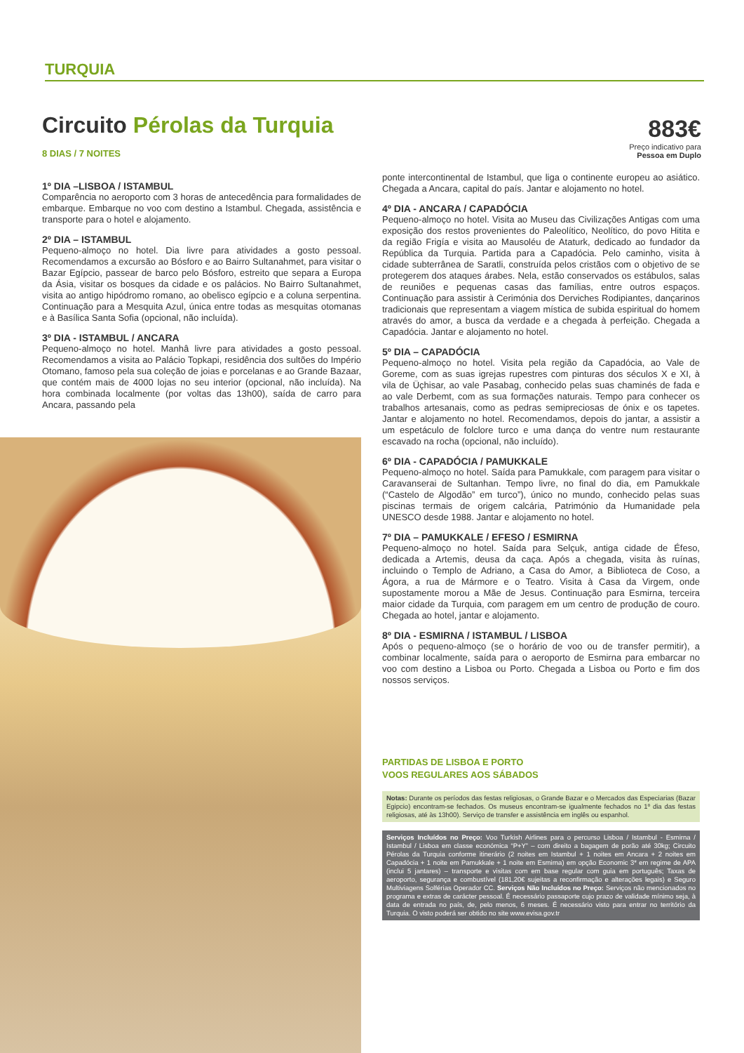TURQUIA
Circuito Pérolas da Turquia
883€
Preço indicativo para
Pessoa em Duplo
8 DIAS / 7 NOITES
1º DIA –LISBOA / ISTAMBUL
Comparência no aeroporto com 3 horas de antecedência para formalidades de embarque. Embarque no voo com destino a Istambul. Chegada, assistência e transporte para o hotel e alojamento.
2º DIA – ISTAMBUL
Pequeno-almoço no hotel. Dia livre para atividades a gosto pessoal. Recomendamos a excursão ao Bósforo e ao Bairro Sultanahmet, para visitar o Bazar Egípcio, passear de barco pelo Bósforo, estreito que separa a Europa da Ásia, visitar os bosques da cidade e os palácios. No Bairro Sultanahmet, visita ao antigo hipódromo romano, ao obelisco egípcio e a coluna serpentina. Continuação para a Mesquita Azul, única entre todas as mesquitas otomanas e à Basílica Santa Sofia (opcional, não incluída).
3º DIA - ISTAMBUL / ANCARA
Pequeno-almoço no hotel. Manhâ livre para atividades a gosto pessoal. Recomendamos a visita ao Palácio Topkapi, residência dos sultões do Império Otomano, famoso pela sua coleção de joias e porcelanas e ao Grande Bazaar, que contém mais de 4000 lojas no seu interior (opcional, não incluída). Na hora combinada localmente (por voltas das 13h00), saída de carro para Ancara, passando pela
ponte intercontinental de Istambul, que liga o continente europeu ao asiático. Chegada a Ancara, capital do país. Jantar e alojamento no hotel.
4º DIA - ANCARA / CAPADÓCIA
Pequeno-almoço no hotel. Visita ao Museu das Civilizações Antigas com uma exposição dos restos provenientes do Paleolítico, Neolítico, do povo Hitita e da região Frigía e visita ao Mausoléu de Ataturk, dedicado ao fundador da República da Turquia. Partida para a Capadócia. Pelo caminho, visita à cidade subterrânea de Saratli, construída pelos cristãos com o objetivo de se protegerem dos ataques árabes. Nela, estão conservados os estábulos, salas de reuniões e pequenas casas das famílias, entre outros espaços. Continuação para assistir à Cerimónia dos Derviches Rodipiantes, dançarinos tradicionais que representam a viagem mística de subida espiritual do homem através do amor, a busca da verdade e a chegada à perfeição. Chegada a Capadócia. Jantar e alojamento no hotel.
5º DIA – CAPADÓCIA
Pequeno-almoço no hotel. Visita pela região da Capadócia, ao Vale de Goreme, com as suas igrejas rupestres com pinturas dos séculos X e XI, à vila de Üçhisar, ao vale Pasabag, conhecido pelas suas chaminés de fada e ao vale Derbemt, com as sua formações naturais. Tempo para conhecer os trabalhos artesanais, como as pedras semipreciosas de ónix e os tapetes. Jantar e alojamento no hotel. Recomendamos, depois do jantar, a assistir a um espetáculo de folclore turco e uma dança do ventre num restaurante escavado na rocha (opcional, não incluído).
6º DIA - CAPADÓCIA / PAMUKKALE
Pequeno-almoço no hotel. Saída para Pamukkale, com paragem para visitar o Caravanserai de Sultanhan. Tempo livre, no final do dia, em Pamukkale (“Castelo de Algodão” em turco”), único no mundo, conhecido pelas suas piscinas termais de origem calcária, Património da Humanidade pela UNESCO desde 1988. Jantar e alojamento no hotel.
7º DIA – PAMUKKALE / EFESO / ESMIRNA
Pequeno-almoço no hotel. Saída para Selçuk, antiga cidade de Éfeso, dedicada a Artemis, deusa da caça. Após a chegada, visita às ruínas, incluindo o Templo de Adriano, a Casa do Amor, a Biblioteca de Coso, a Ágora, a rua de Mármore e o Teatro. Visita à Casa da Virgem, onde supostamente morou a Mãe de Jesus. Continuação para Esmirna, terceira maior cidade da Turquia, com paragem em um centro de produção de couro. Chegada ao hotel, jantar e alojamento.
8º DIA - ESMIRNA / ISTAMBUL / LISBOA
Após o pequeno-almoço (se o horário de voo ou de transfer permitir), a combinar localmente, saída para o aeroporto de Esmirna para embarcar no voo com destino a Lisboa ou Porto. Chegada a Lisboa ou Porto e fim dos nossos serviços.
PARTIDAS DE LISBOA E PORTO
VOOS REGULARES AOS SÁBADOS
Notas: Durante os períodos das festas religiosas, o Grande Bazar e o Mercados das Especiarias (Bazar Egipcio) encontram-se fechados. Os museus encontram-se igualmente fechados no 1º dia das festas religiosas, até às 13h00). Serviço de transfer e assistência em inglês ou espanhol.
Serviços Incluídos no Preço: Voo Turkish Airlines para o percurso Lisboa / Istambul - Esmirna / Istambul / Lisboa em classe económica “P+Y” – com direito a bagagem de porão até 30kg; Circuito Pérolas da Turquia conforme itinerário (2 noites em Istambul + 1 noites em Ancara + 2 noites em Capadócia + 1 noite em Pamukkale + 1 noite em Esmirna) em opção Economic 3* em regime de APA (inclui 5 jantares) – transporte e visitas com em base regular com guia em português; Taxas de aeroporto, segurança e combustível (181,20€ sujeitas a reconfirmação e alterações legais) e Seguro Multiviagens Solférias Operador CC. Serviços Não Incluídos no Preço: Serviços não mencionados no programa e extras de carácter pessoal. É necessário passaporte cujo prazo de validade mínimo seja, à data de entrada no país, de, pelo menos, 6 meses. É necessário visto para entrar no território da Turquia. O visto poderá ser obtido no site www.evisa.gov.tr